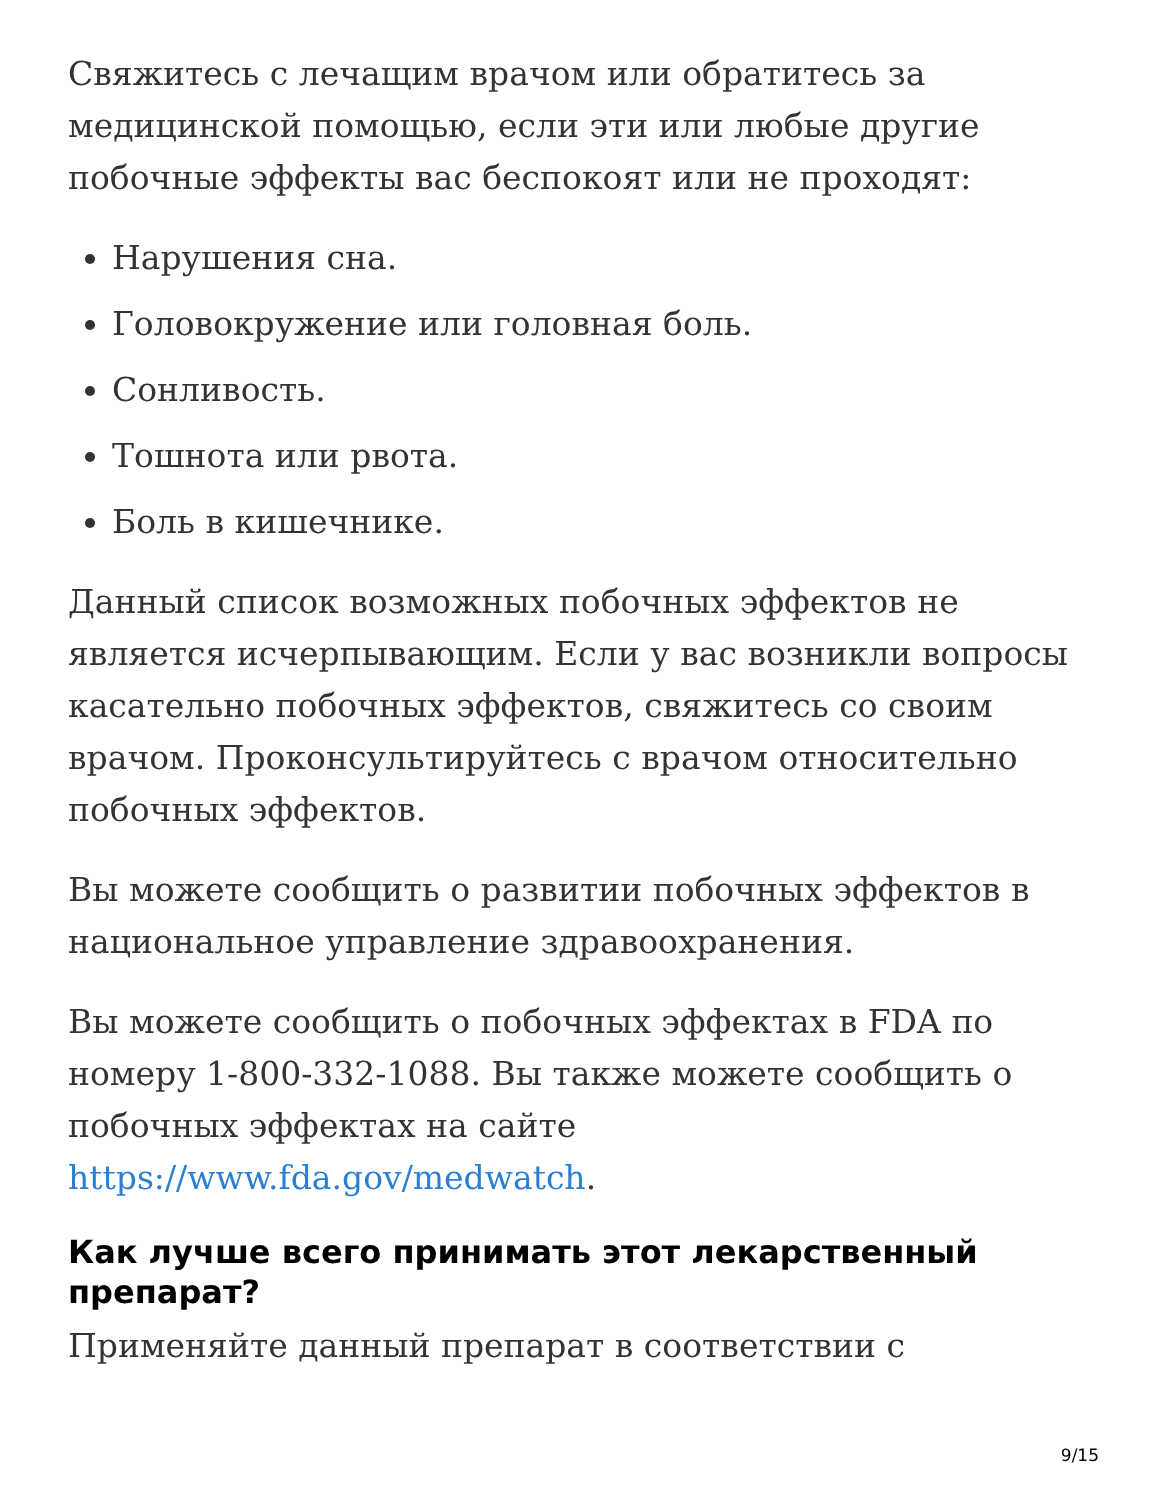Свяжитесь с лечащим врачом или обратитесь за медицинской помощью, если эти или любые другие побочные эффекты вас беспокоят или не проходят:
Нарушения сна.
Головокружение или головная боль.
Сонливость.
Тошнота или рвота.
Боль в кишечнике.
Данный список возможных побочных эффектов не является исчерпывающим. Если у вас возникли вопросы касательно побочных эффектов, свяжитесь со своим врачом. Проконсультируйтесь с врачом относительно побочных эффектов.
Вы можете сообщить о развитии побочных эффектов в национальное управление здравоохранения.
Вы можете сообщить о побочных эффектах в FDA по номеру 1-800-332-1088. Вы также можете сообщить о побочных эффектах на сайте https://www.fda.gov/medwatch.
Как лучше всего принимать этот лекарственный препарат?
Применяйте данный препарат в соответствии с
9/15